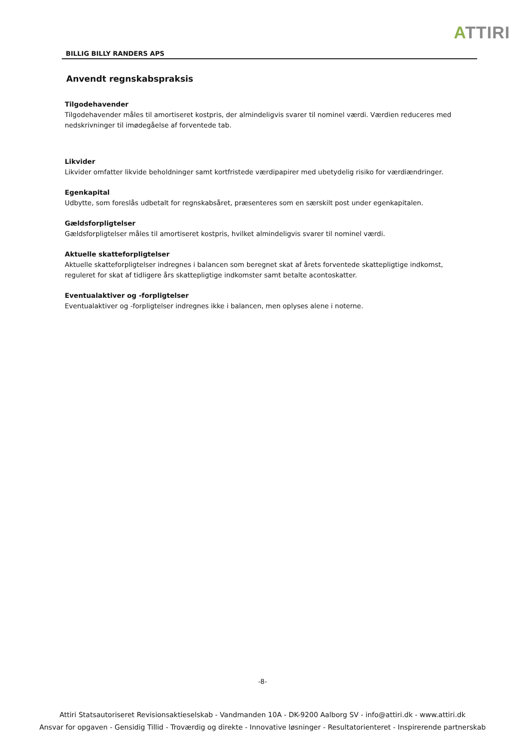ATTIRI
BILLIG BILLY RANDERS APS
Anvendt regnskabspraksis
Tilgodehavender
Tilgodehavender måles til amortiseret kostpris, der almindeligvis svarer til nominel værdi. Værdien reduceres med nedskrivninger til imødegåelse af forventede tab.
Likvider
Likvider omfatter likvide beholdninger samt kortfristede værdipapirer med ubetydelig risiko for værdiændringer.
Egenkapital
Udbytte, som foreslås udbetalt for regnskabsåret, præsenteres som en særskilt post under egenkapitalen.
Gældsforpligtelser
Gældsforpligtelser måles til amortiseret kostpris, hvilket almindeligvis svarer til nominel værdi.
Aktuelle skatteforpligtelser
Aktuelle skatteforpligtelser indregnes i balancen som beregnet skat af årets forventede skattepligtige indkomst, reguleret for skat af tidligere års skattepligtige indkomster samt betalte acontoskatter.
Eventualaktiver og -forpligtelser
Eventualaktiver og -forpligtelser indregnes ikke i balancen, men oplyses alene i noterne.
-8-
Attiri Statsautoriseret Revisionsaktieselskab - Vandmanden 10A - DK-9200 Aalborg SV - info@attiri.dk - www.attiri.dk
Ansvar for opgaven - Gensidig Tillid - Troværdig og direkte - Innovative løsninger - Resultatorienteret - Inspirerende partnerskab